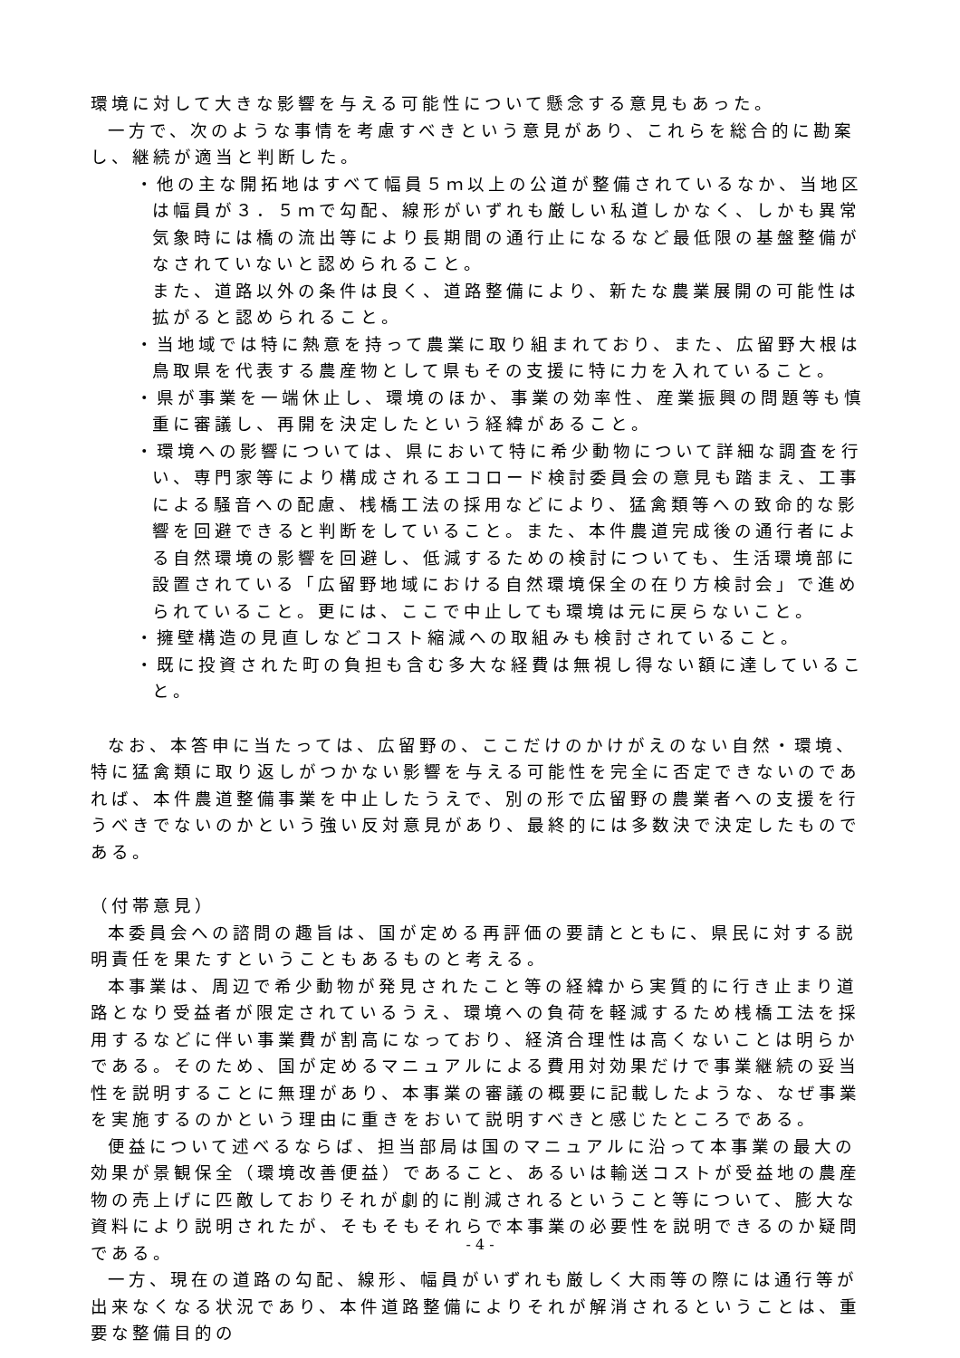環境に対して大きな影響を与える可能性について懸念する意見もあった。
一方で、次のような事情を考慮すべきという意見があり、これらを総合的に勘案し、継続が適当と判断した。
・他の主な開拓地はすべて幅員５ｍ以上の公道が整備されているなか、当地区は幅員が３．５ｍで勾配、線形がいずれも厳しい私道しかなく、しかも異常気象時には橋の流出等により長期間の通行止になるなど最低限の基盤整備がなされていないと認められること。
また、道路以外の条件は良く、道路整備により、新たな農業展開の可能性は拡がると認められること。
・当地域では特に熱意を持って農業に取り組まれており、また、広留野大根は鳥取県を代表する農産物として県もその支援に特に力を入れていること。
・県が事業を一端休止し、環境のほか、事業の効率性、産業振興の問題等も慎重に審議し、再開を決定したという経緯があること。
・環境への影響については、県において特に希少動物について詳細な調査を行い、専門家等により構成されるエコロード検討委員会の意見も踏まえ、工事による騒音への配慮、桟橋工法の採用などにより、猛禽類等への致命的な影響を回避できると判断をしていること。また、本件農道完成後の通行者による自然環境の影響を回避し、低減するための検討についても、生活環境部に設置されている「広留野地域における自然環境保全の在り方検討会」で進められていること。更には、ここで中止しても環境は元に戻らないこと。
・擁壁構造の見直しなどコスト縮減への取組みも検討されていること。
・既に投資された町の負担も含む多大な経費は無視し得ない額に達していること。
なお、本答申に当たっては、広留野の、ここだけのかけがえのない自然・環境、特に猛禽類に取り返しがつかない影響を与える可能性を完全に否定できないのであれば、本件農道整備事業を中止したうえで、別の形で広留野の農業者への支援を行うべきでないのかという強い反対意見があり、最終的には多数決で決定したものである。
（付帯意見）
本委員会への諮問の趣旨は、国が定める再評価の要請とともに、県民に対する説明責任を果たすということもあるものと考える。
本事業は、周辺で希少動物が発見されたこと等の経緯から実質的に行き止まり道路となり受益者が限定されているうえ、環境への負荷を軽減するため桟橋工法を採用するなどに伴い事業費が割高になっており、経済合理性は高くないことは明らかである。そのため、国が定めるマニュアルによる費用対効果だけで事業継続の妥当性を説明することに無理があり、本事業の審議の概要に記載したような、なぜ事業を実施するのかという理由に重きをおいて説明すべきと感じたところである。
便益について述べるならば、担当部局は国のマニュアルに沿って本事業の最大の効果が景観保全（環境改善便益）であること、あるいは輸送コストが受益地の農産物の売上げに匹敵しておりそれが劇的に削減されるということ等について、膨大な資料により説明されたが、そもそもそれらで本事業の必要性を説明できるのか疑問である。
一方、現在の道路の勾配、線形、幅員がいずれも厳しく大雨等の際には通行等が出来なくなる状況であり、本件道路整備によりそれが解消されるということは、重要な整備目的の
- 4 -